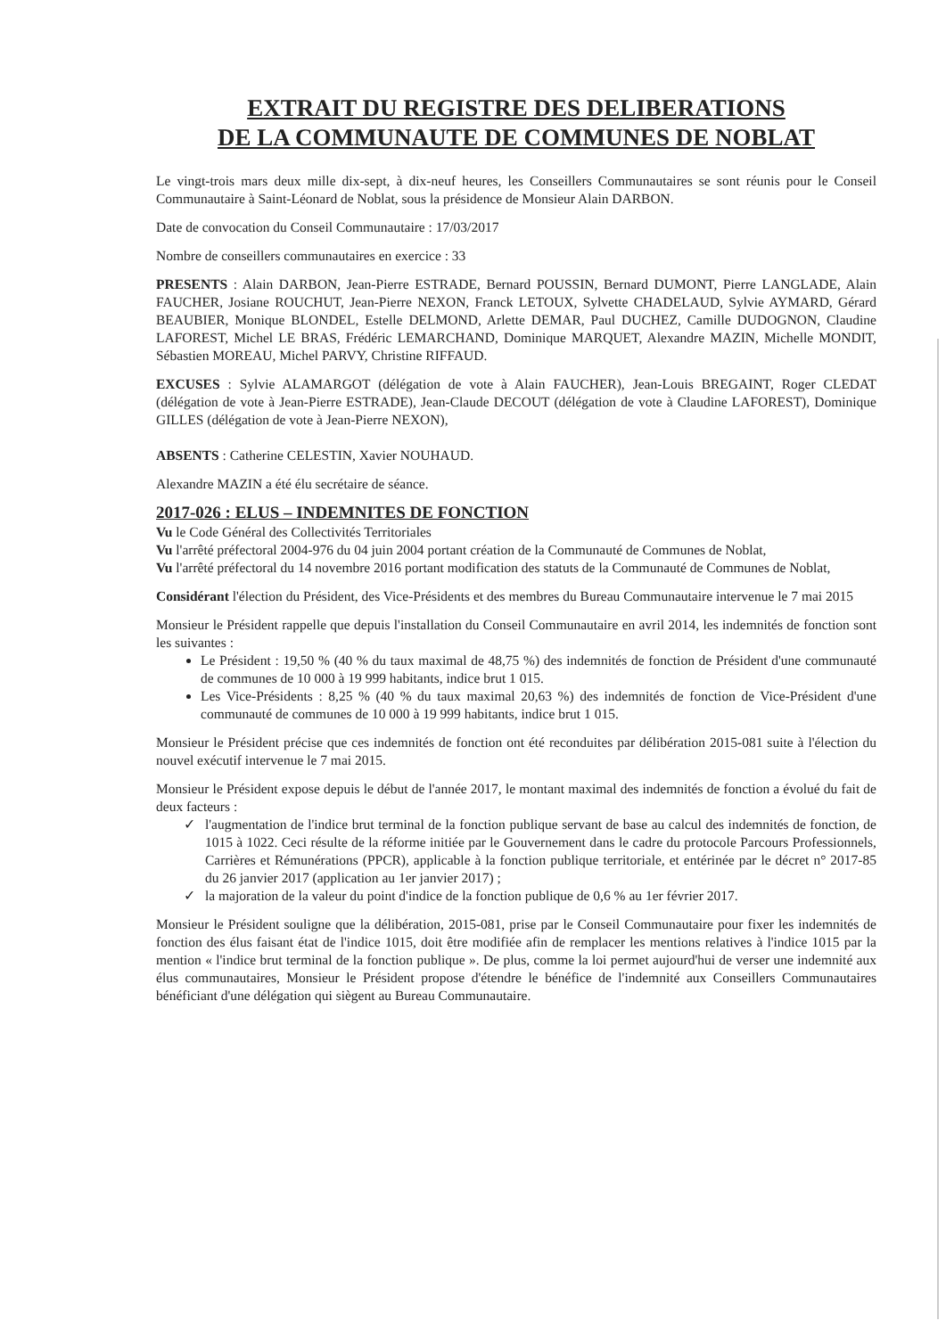EXTRAIT DU REGISTRE DES DELIBERATIONS
DE LA COMMUNAUTE DE COMMUNES DE NOBLAT
Le vingt-trois mars deux mille dix-sept, à dix-neuf heures, les Conseillers Communautaires se sont réunis pour le Conseil Communautaire à Saint-Léonard de Noblat, sous la présidence de Monsieur Alain DARBON.
Date de convocation du Conseil Communautaire : 17/03/2017
Nombre de conseillers communautaires en exercice : 33
PRESENTS : Alain DARBON, Jean-Pierre ESTRADE, Bernard POUSSIN, Bernard DUMONT, Pierre LANGLADE, Alain FAUCHER, Josiane ROUCHUT, Jean-Pierre NEXON, Franck LETOUX, Sylvette CHADELAUD, Sylvie AYMARD, Gérard BEAUBIER, Monique BLONDEL, Estelle DELMOND, Arlette DEMAR, Paul DUCHEZ, Camille DUDOGNON, Claudine LAFOREST, Michel LE BRAS, Frédéric LEMARCHAND, Dominique MARQUET, Alexandre MAZIN, Michelle MONDIT, Sébastien MOREAU, Michel PARVY, Christine RIFFAUD.
EXCUSES : Sylvie ALAMARGOT (délégation de vote à Alain FAUCHER), Jean-Louis BREGAINT, Roger CLEDAT (délégation de vote à Jean-Pierre ESTRADE), Jean-Claude DECOUT (délégation de vote à Claudine LAFOREST), Dominique GILLES (délégation de vote à Jean-Pierre NEXON),
ABSENTS : Catherine CELESTIN, Xavier NOUHAUD.
Alexandre MAZIN a été élu secrétaire de séance.
2017-026 : ELUS – INDEMNITES DE FONCTION
Vu le Code Général des Collectivités Territoriales
Vu l'arrêté préfectoral 2004-976 du 04 juin 2004 portant création de la Communauté de Communes de Noblat,
Vu l'arrêté préfectoral du 14 novembre 2016 portant modification des statuts de la Communauté de Communes de Noblat,
Considérant l'élection du Président, des Vice-Présidents et des membres du Bureau Communautaire intervenue le 7 mai 2015
Monsieur le Président rappelle que depuis l'installation du Conseil Communautaire en avril 2014, les indemnités de fonction sont les suivantes :
Le Président : 19,50 % (40 % du taux maximal de 48,75 %) des indemnités de fonction de Président d'une communauté de communes de 10 000 à 19 999 habitants, indice brut 1 015.
Les Vice-Présidents : 8,25 % (40 % du taux maximal 20,63 %) des indemnités de fonction de Vice-Président d'une communauté de communes de 10 000 à 19 999 habitants, indice brut 1 015.
Monsieur le Président précise que ces indemnités de fonction ont été reconduites par délibération 2015-081 suite à l'élection du nouvel exécutif intervenue le 7 mai 2015.
Monsieur le Président expose depuis le début de l'année 2017, le montant maximal des indemnités de fonction a évolué du fait de deux facteurs :
✓ l'augmentation de l'indice brut terminal de la fonction publique servant de base au calcul des indemnités de fonction, de 1015 à 1022. Ceci résulte de la réforme initiée par le Gouvernement dans le cadre du protocole Parcours Professionnels, Carrières et Rémunérations (PPCR), applicable à la fonction publique territoriale, et entérinée par le décret n° 2017-85 du 26 janvier 2017 (application au 1er janvier 2017) ;
✓ la majoration de la valeur du point d'indice de la fonction publique de 0,6 % au 1er février 2017.
Monsieur le Président souligne que la délibération, 2015-081, prise par le Conseil Communautaire pour fixer les indemnités de fonction des élus faisant état de l'indice 1015, doit être modifiée afin de remplacer les mentions relatives à l'indice 1015 par la mention « l'indice brut terminal de la fonction publique ». De plus, comme la loi permet aujourd'hui de verser une indemnité aux élus communautaires, Monsieur le Président propose d'étendre le bénéfice de l'indemnité aux Conseillers Communautaires bénéficiant d'une délégation qui siègent au Bureau Communautaire.